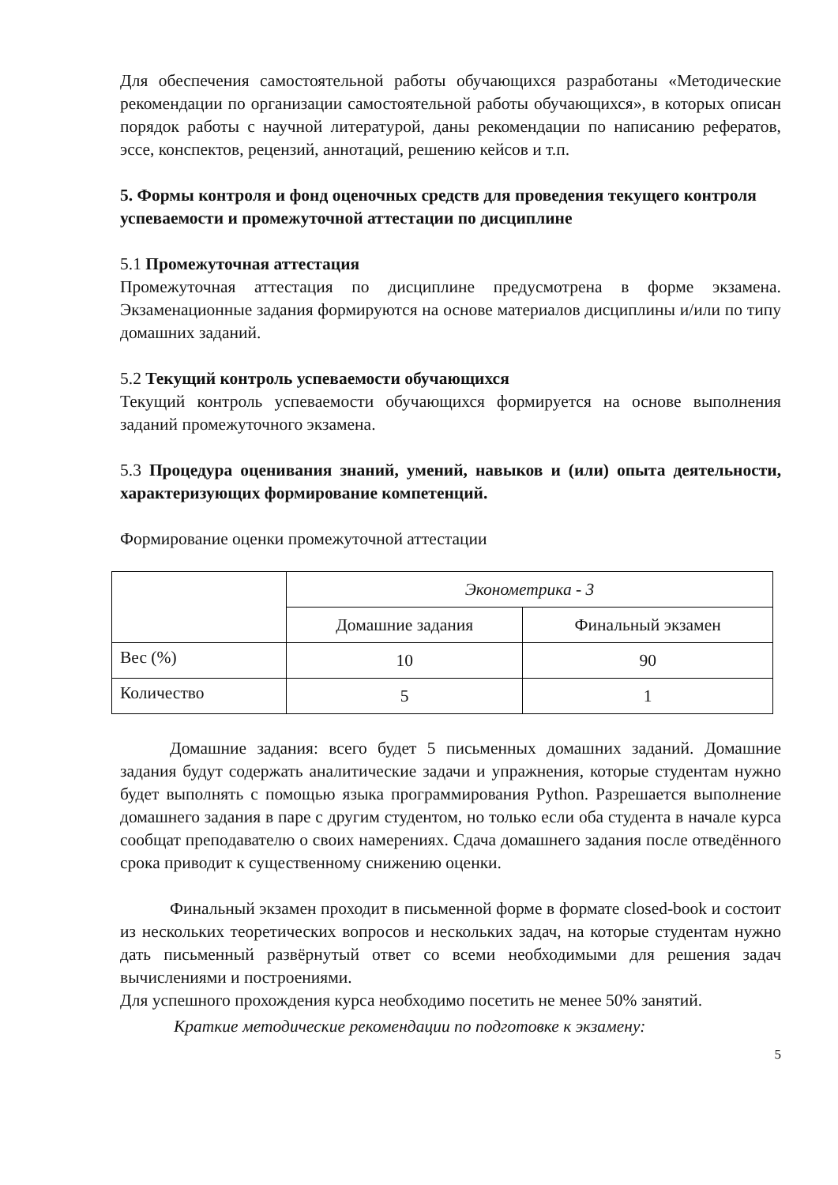Для обеспечения самостоятельной работы обучающихся разработаны «Методические рекомендации по организации самостоятельной работы обучающихся», в которых описан порядок работы с научной литературой, даны рекомендации по написанию рефератов, эссе, конспектов, рецензий, аннотаций, решению кейсов и т.п.
5. Формы контроля и фонд оценочных средств для проведения текущего контроля успеваемости и промежуточной аттестации по дисциплине
5.1 Промежуточная аттестация
Промежуточная аттестация по дисциплине предусмотрена в форме экзамена. Экзаменационные задания формируются на основе материалов дисциплины и/или по типу домашних заданий.
5.2 Текущий контроль успеваемости обучающихся
Текущий контроль успеваемости обучающихся формируется на основе выполнения заданий промежуточного экзамена.
5.3 Процедура оценивания знаний, умений, навыков и (или) опыта деятельности, характеризующих формирование компетенций.
Формирование оценки промежуточной аттестации
| | Эконометрика - 3 | |
| | Домашние задания | Финальный экзамен |
| Вес (%) | 10 | 90 |
| Количество | 5 | 1 |
Домашние задания: всего будет 5 письменных домашних заданий. Домашние задания будут содержать аналитические задачи и упражнения, которые студентам нужно будет выполнять с помощью языка программирования Python. Разрешается выполнение домашнего задания в паре с другим студентом, но только если оба студента в начале курса сообщат преподавателю о своих намерениях. Сдача домашнего задания после отведённого срока приводит к существенному снижению оценки.
Финальный экзамен проходит в письменной форме в формате closed-book и состоит из нескольких теоретических вопросов и нескольких задач, на которые студентам нужно дать письменный развёрнутый ответ со всеми необходимыми для решения задач вычислениями и построениями.
Для успешного прохождения курса необходимо посетить не менее 50% занятий.
Краткие методические рекомендации по подготовке к экзамену:
5